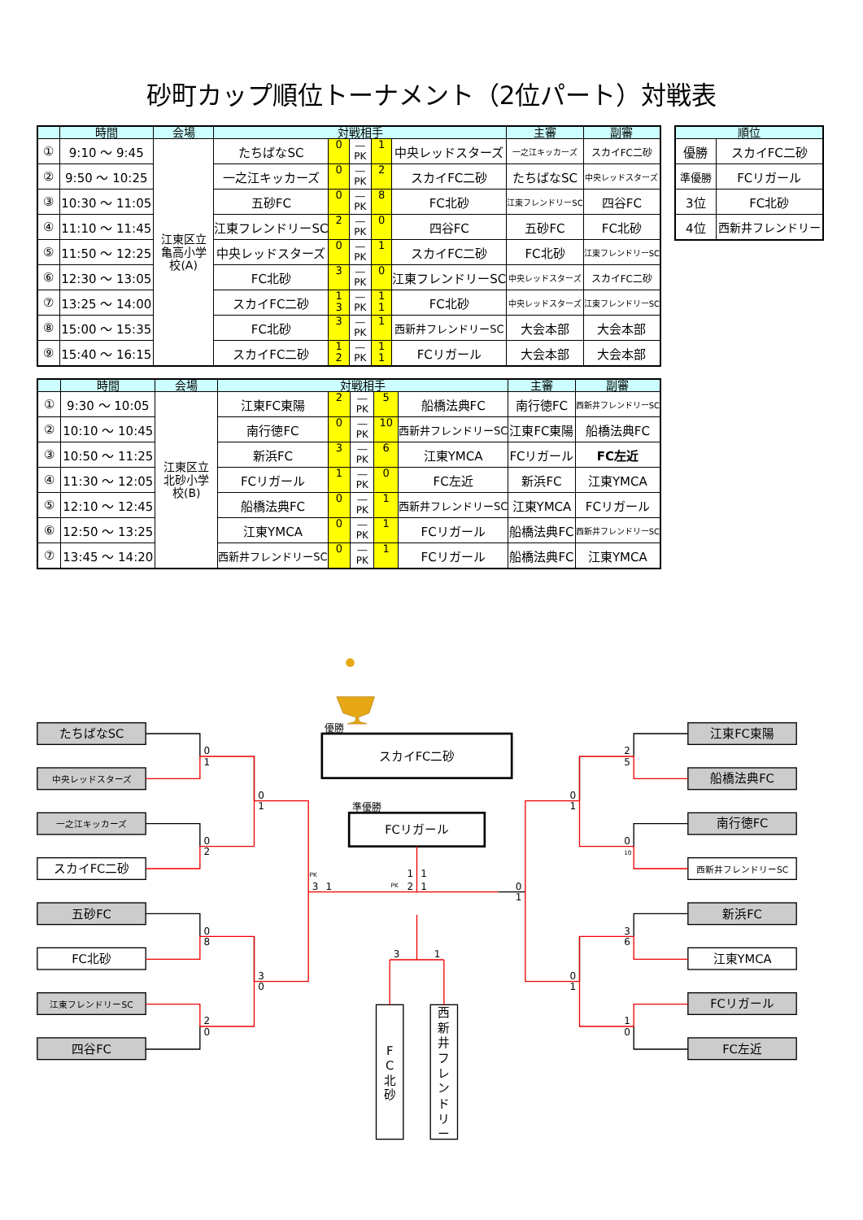砂町カップ順位トーナメント（2位パート）対戦表
| | 時間 | 会場 | 対戦相手 | | | | | 主審 | 副審 |
| --- | --- | --- | --- | --- | --- | --- | --- | --- | --- |
| ① | 9:10 ～ 9:45 | 江東区立 亀高小学 校(A) | たちばなSC | 0 | ― PK | 1 | 中央レッドスターズ | 一之江キッカーズ | スカイFC二砂 |
| ② | 9:50 ～ 10:25 | | 一之江キッカーズ | 0 | ― PK | 2 | スカイFC二砂 | たちばなSC | 中央レッドスターズ |
| ③ | 10:30 ～ 11:05 | | 五砂FC | 0 | ― PK | 8 | FC北砂 | 江東フレンドリーSC | 四谷FC |
| ④ | 11:10 ～ 11:45 | | 江東フレンドリーSC | 2 | ― PK | 0 | 四谷FC | 五砂FC | FC北砂 |
| ⑤ | 11:50 ～ 12:25 | | 中央レッドスターズ | 0 | ― PK | 1 | スカイFC二砂 | FC北砂 | 江東フレンドリーSC |
| ⑥ | 12:30 ～ 13:05 | | FC北砂 | 3 | ― PK | 0 | 江東フレンドリーSC | 中央レッドスターズ | スカイFC二砂 |
| ⑦ | 13:25 ～ 14:00 | | スカイFC二砂 | 1 3 | ― PK | 1 1 | FC北砂 | 中央レッドスターズ | 江東フレンドリーSC |
| ⑧ | 15:00 ～ 15:35 | | FC北砂 | 3 | ― PK | 1 | 西新井フレンドリーSC | 大会本部 | 大会本部 |
| ⑨ | 15:40 ～ 16:15 | | スカイFC二砂 | 1 2 | ― PK | 1 1 | FCリガール | 大会本部 | 大会本部 |
| 順位 | |
| --- | --- |
| 優勝 | スカイFC二砂 |
| 準優勝 | FCリガール |
| 3位 | FC北砂 |
| 4位 | 西新井フレンドリー |
| | 時間 | 会場 | 対戦相手 | | | | | 主審 | 副審 |
| --- | --- | --- | --- | --- | --- | --- | --- | --- | --- |
| ① | 9:30 ～ 10:05 | 江東区立 北砂小学 校(B) | 江東FC東陽 | 2 | ― PK | 5 | 船橋法典FC | 南行徳FC | 西新井フレンドリーSC |
| ② | 10:10 ～ 10:45 | | 南行徳FC | 0 | ― PK | 10 | 西新井フレンドリーSC | 江東FC東陽 | 船橋法典FC |
| ③ | 10:50 ～ 11:25 | | 新浜FC | 3 | ― PK | 6 | 江東YMCA | FCリガール | FC左近 |
| ④ | 11:30 ～ 12:05 | | FCリガール | 1 | ― PK | 0 | FC左近 | 新浜FC | 江東YMCA |
| ⑤ | 12:10 ～ 12:45 | | 船橋法典FC | 0 | ― PK | 1 | 西新井フレンドリーSC | 江東YMCA | FCリガール |
| ⑥ | 12:50 ～ 13:25 | | 江東YMCA | 0 | ― PK | 1 | FCリガール | 船橋法典FC | 西新井フレンドリーSC |
| ⑦ | 13:45 ～ 14:20 | | 西新井フレンドリーSC | 0 | ― PK | 1 | FCリガール | 船橋法典FC | 江東YMCA |
たちばなSC
中央レッドスターズ
一之江キッカーズ
スカイFC二砂
五砂FC
FC北砂
江東フレンドリーSC
四谷FC
江東FC東陽
船橋法典FC
南行徳FC
西新井フレンドリーSC
新浜FC
江東YMCA
FCリガール
FC左近
スカイFC二砂
FCリガール
F
C
北
砂
西
新
井
フ
レ
ン
ド
リ
ー
優勝
準優勝
0
1
0
2
0
8
2
0
0
1
3
0
2
5
0
10
3
6
1
0
0
1
0
1
PK
3
1
PK
1
2
1
1
0
1
3
1